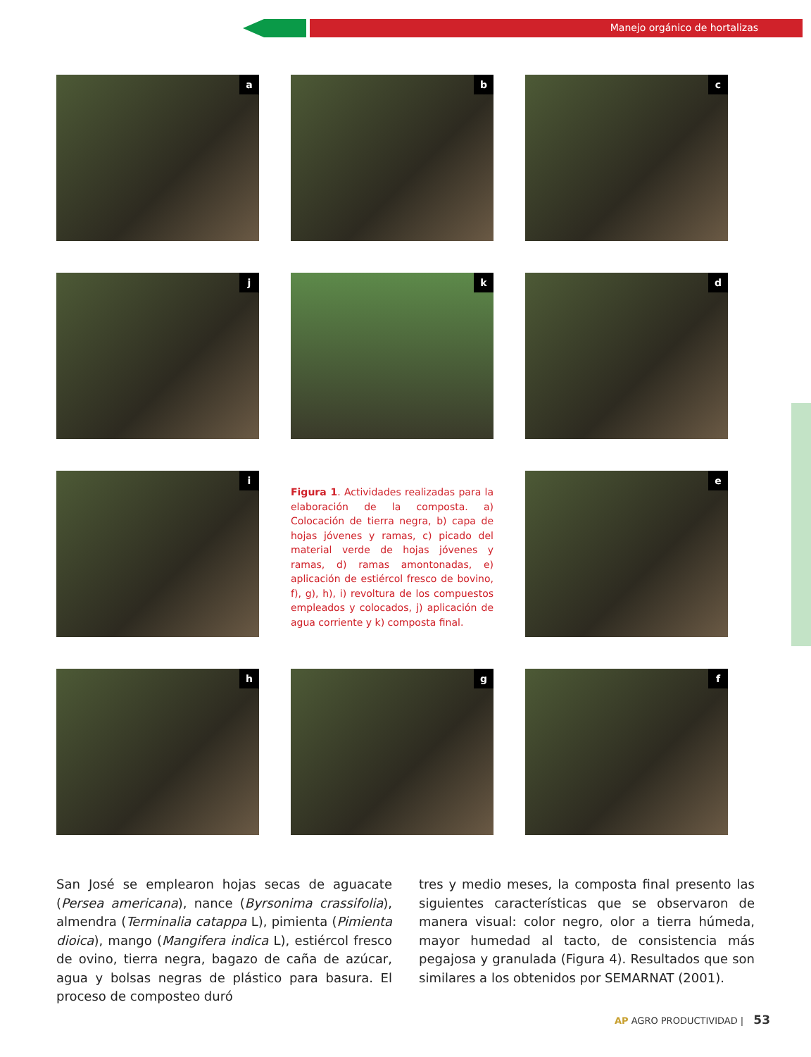Manejo orgánico de hortalizas
a
b
c
j
k
d
i
Figura 1. Actividades realizadas para la elaboración de la composta. a) Colocación de tierra negra, b) capa de hojas jóvenes y ramas, c) picado del material verde de hojas jóvenes y ramas, d) ramas amontonadas, e) aplicación de estiércol fresco de bovino, f), g), h), i) revoltura de los compuestos empleados y colocados, j) aplicación de agua corriente y k) composta final.
e
h
g
f
San José se emplearon hojas secas de aguacate (Persea americana), nance (Byrsonima crassifolia), almendra (Terminalia catappa L), pimienta (Pimienta dioica), mango (Mangifera indica L), estiércol fresco de ovino, tierra negra, bagazo de caña de azúcar, agua y bolsas negras de plástico para basura. El proceso de composteo duró
tres y medio meses, la composta final presento las siguientes características que se observaron de manera visual: color negro, olor a tierra húmeda, mayor humedad al tacto, de consistencia más pegajosa y granulada (Figura 4). Resultados que son similares a los obtenidos por SEMARNAT (2001).
AP AGRO PRODUCTIVIDAD | 53